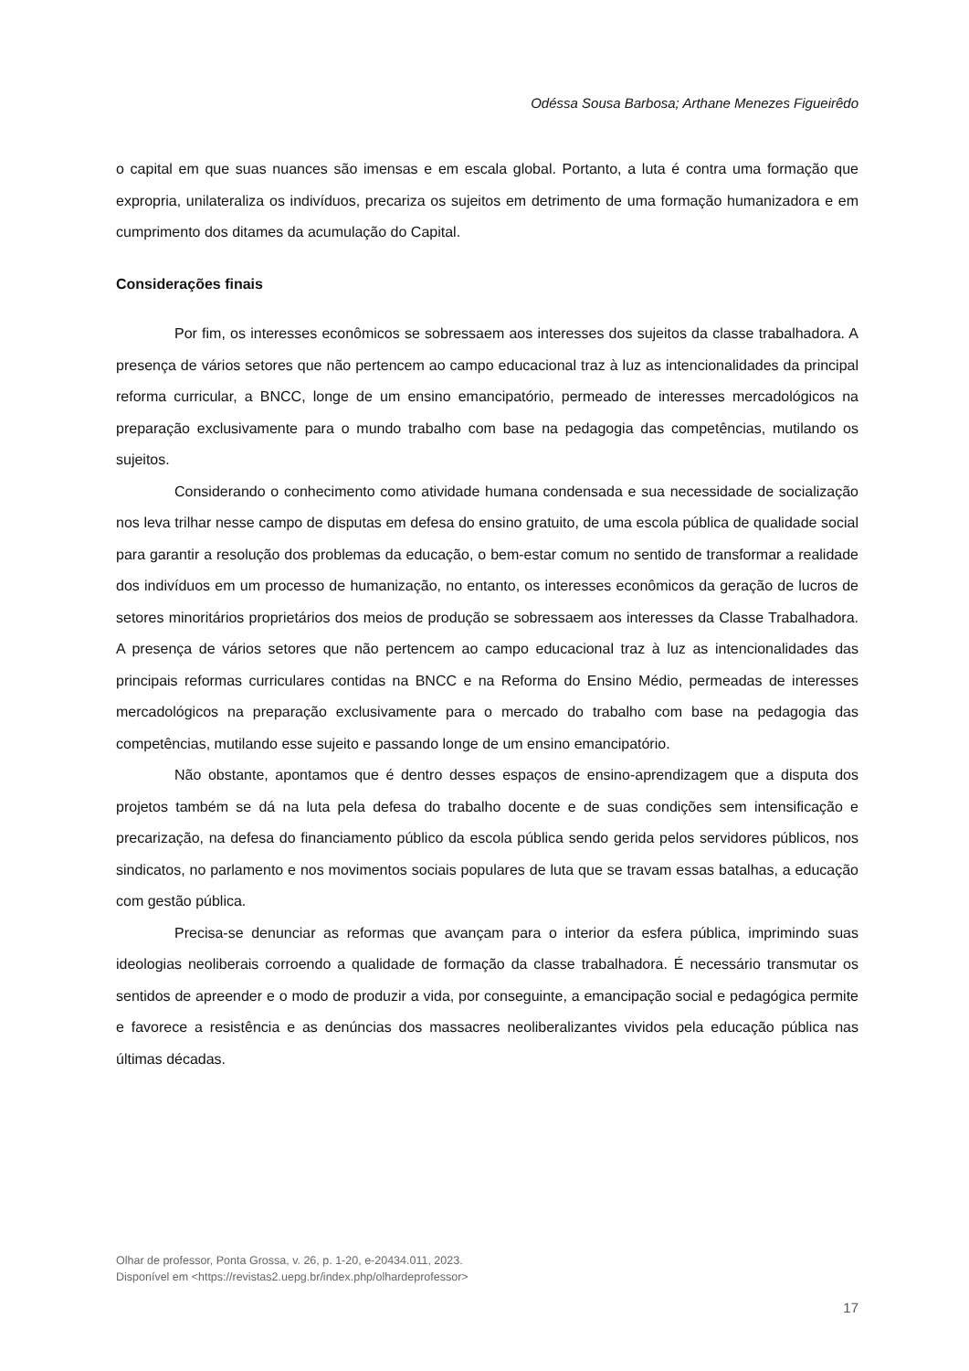Odéssa Sousa Barbosa; Arthane Menezes Figueirêdo
o capital em que suas nuances são imensas e em escala global. Portanto, a luta é contra uma formação que expropria, unilateraliza os indivíduos, precariza os sujeitos em detrimento de uma formação humanizadora e em cumprimento dos ditames da acumulação do Capital.
Considerações finais
Por fim, os interesses econômicos se sobressaem aos interesses dos sujeitos da classe trabalhadora. A presença de vários setores que não pertencem ao campo educacional traz à luz as intencionalidades da principal reforma curricular, a BNCC, longe de um ensino emancipatório, permeado de interesses mercadológicos na preparação exclusivamente para o mundo trabalho com base na pedagogia das competências, mutilando os sujeitos.
Considerando o conhecimento como atividade humana condensada e sua necessidade de socialização nos leva trilhar nesse campo de disputas em defesa do ensino gratuito, de uma escola pública de qualidade social para garantir a resolução dos problemas da educação, o bem-estar comum no sentido de transformar a realidade dos indivíduos em um processo de humanização, no entanto, os interesses econômicos da geração de lucros de setores minoritários proprietários dos meios de produção se sobressaem aos interesses da Classe Trabalhadora. A presença de vários setores que não pertencem ao campo educacional traz à luz as intencionalidades das principais reformas curriculares contidas na BNCC e na Reforma do Ensino Médio, permeadas de interesses mercadológicos na preparação exclusivamente para o mercado do trabalho com base na pedagogia das competências, mutilando esse sujeito e passando longe de um ensino emancipatório.
Não obstante, apontamos que é dentro desses espaços de ensino-aprendizagem que a disputa dos projetos também se dá na luta pela defesa do trabalho docente e de suas condições sem intensificação e precarização, na defesa do financiamento público da escola pública sendo gerida pelos servidores públicos, nos sindicatos, no parlamento e nos movimentos sociais populares de luta que se travam essas batalhas, a educação com gestão pública.
Precisa-se denunciar as reformas que avançam para o interior da esfera pública, imprimindo suas ideologias neoliberais corroendo a qualidade de formação da classe trabalhadora. É necessário transmutar os sentidos de apreender e o modo de produzir a vida, por conseguinte, a emancipação social e pedagógica permite e favorece a resistência e as denúncias dos massacres neoliberalizantes vividos pela educação pública nas últimas décadas.
Olhar de professor, Ponta Grossa, v. 26, p. 1-20, e-20434.011, 2023.
Disponível em <https://revistas2.uepg.br/index.php/olhardeprofessor>
17